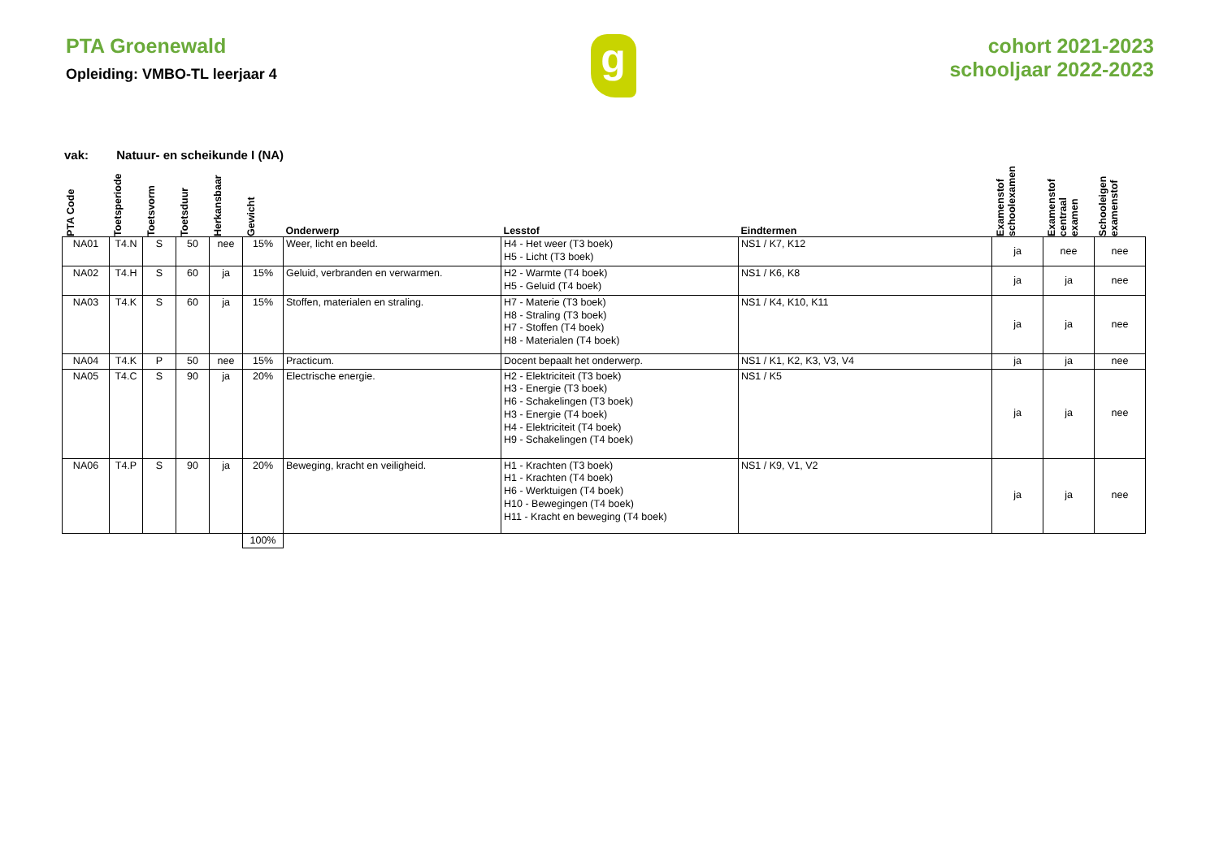PTA Groenewald
Opleiding: VMBO-TL leerjaar 4
g
cohort 2021-2023
schooljaar 2022-2023
vak: Natuur- en scheikunde I (NA)
| PTA Code | Toetsperiode | Toetsvorm | Toetsduur | Herkansbaar | Gewicht | Onderwerp | Lesstof | Eindtermen | Examenstof schoolexamen | Examenstof centraal examen | Schooleigen examenstof |
| --- | --- | --- | --- | --- | --- | --- | --- | --- | --- | --- | --- |
| NA01 | T4.N | S | 50 | nee | 15% | Weer, licht en beeld. | H4 - Het weer (T3 boek) H5 - Licht (T3 boek) | NS1 / K7, K12 | ja | nee | nee |
| NA02 | T4.H | S | 60 | ja | 15% | Geluid, verbranden en verwarmen. | H2 - Warmte (T4 boek) H5 - Geluid (T4 boek) | NS1 / K6, K8 | ja | ja | nee |
| NA03 | T4.K | S | 60 | ja | 15% | Stoffen, materialen en straling. | H7 - Materie (T3 boek) H8 - Straling (T3 boek) H7 - Stoffen (T4 boek) H8 - Materialen (T4 boek) | NS1 / K4, K10, K11 | ja | ja | nee |
| NA04 | T4.K | P | 50 | nee | 15% | Practicum. | Docent bepaalt het onderwerp. | NS1 / K1, K2, K3, V3, V4 | ja | ja | nee |
| NA05 | T4.C | S | 90 | ja | 20% | Electrische energie. | H2 - Elektriciteit (T3 boek) H3 - Energie (T3 boek) H6 - Schakelingen (T3 boek) H3 - Energie (T4 boek) H4 - Elektriciteit (T4 boek) H9 - Schakelingen (T4 boek) | NS1 / K5 | ja | ja | nee |
| NA06 | T4.P | S | 90 | ja | 20% | Beweging, kracht en veiligheid. | H1 - Krachten (T3 boek) H1 - Krachten (T4 boek) H6 - Werktuigen (T4 boek) H10 - Bewegingen (T4 boek) H11 - Kracht en beweging (T4 boek) | NS1 / K9, V1, V2 | ja | ja | nee |
| | | | | | 100% | | | | | | |